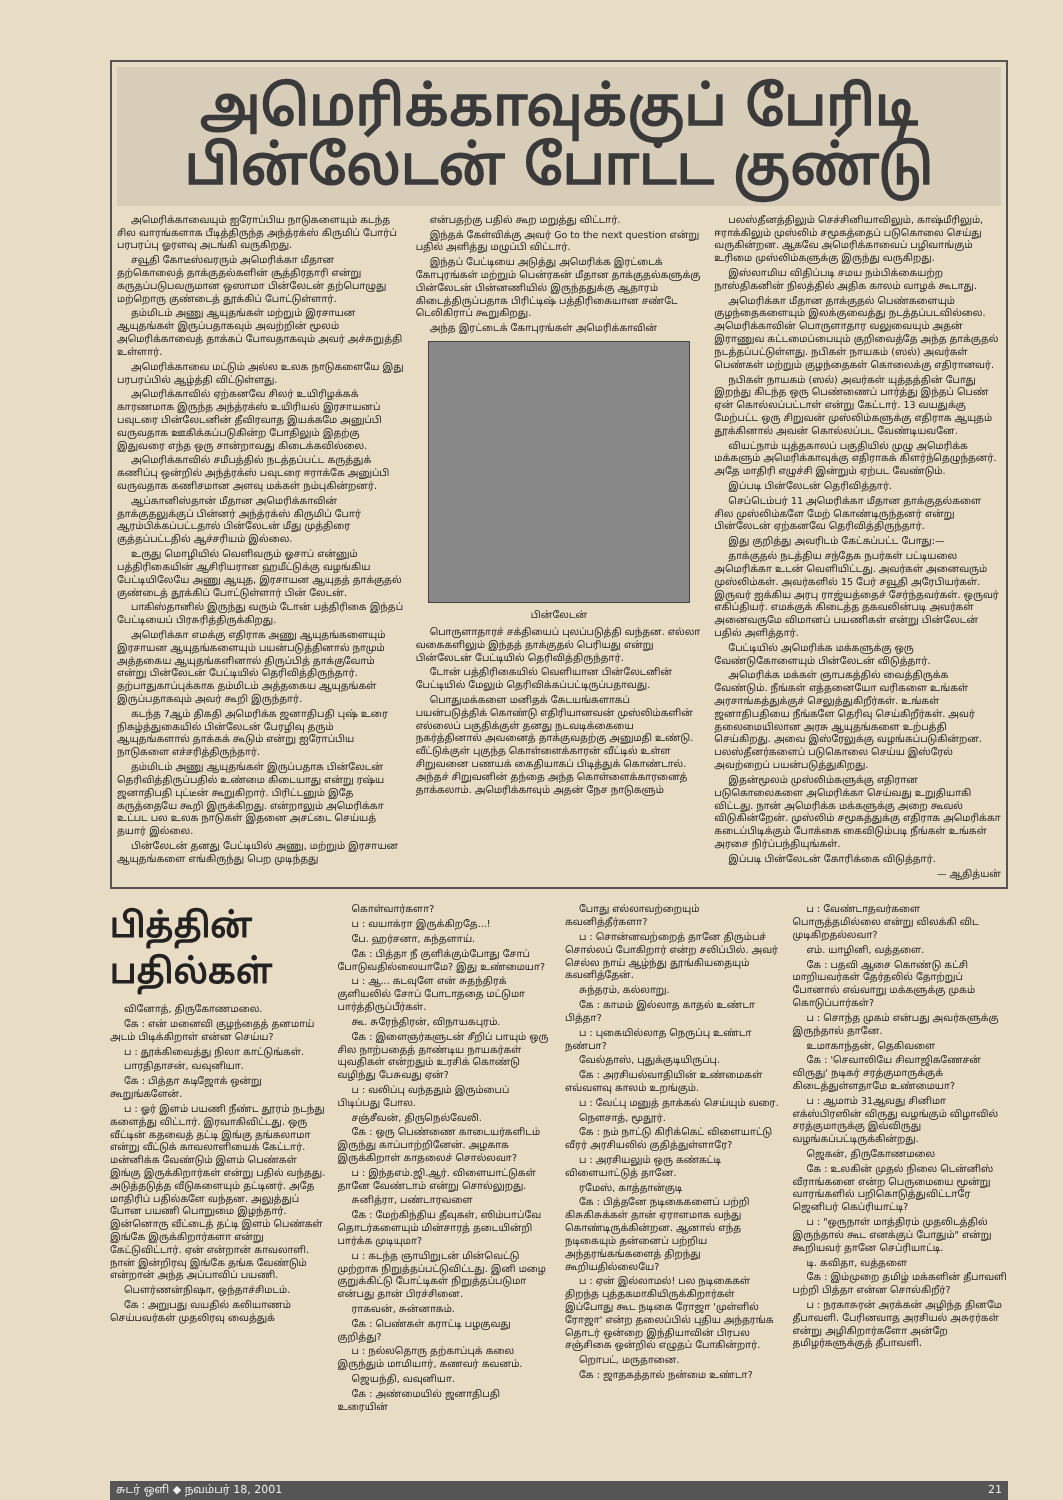அமெரிக்காவுக்குப் பேரிடி
பின்லேடன் போட்ட குண்டு
அமெரிக்காவையும் ஐரோப்பிய நாடுகளையும் கடந்த சில வாரங்களாக பீடித்திருந்த அந்த்ரக்ஸ் கிருமிப் போர்ப் பரபரப்பு ஓரளவு அடங்கி வருகிறது.
சவூதி கோடீஸ்வரரும் அமெரிக்கா மீதான தற்கொலைத் தாக்குதல்களின் சூத்திரதாரி என்று கருதப்படுபவருமான ஒஸாமா பின்லேடன் தற்பொழுது மற்றொரு குண்டைத் தூக்கிப் போட்டுள்ளார்.
தம்மிடம் அணு ஆயுதங்கள் மற்றும் இரசாயன ஆயுதங்கள் இருப்பதாகவும் அவற்றின் மூலம் அமெரிக்காவைத் தாக்கப் போவதாகவும் அவர் அச்சுறுத்தி உள்ளார்.
அமெரிக்காவை மட்டும் அல்ல உலக நாடுகளையே இது பரபரப்பில் ஆழ்த்தி விட்டுள்ளது.
அமெரிக்காவில் ஏற்கனவே சிலர் உயிரிழக்கக் காரணமாக இருந்த அந்த்ரக்ஸ் உயிரியல் இரசாயனப் பவுடரை பின்லேடனின் தீவிரவாத இயக்கமே அனுப்பி வருவதாக ஊகிக்கப்படுகின்ற போதிலும் இதற்கு இதுவரை எந்த ஒரு சான்றாவது கிடைக்கவில்லை.
அமெரிக்காவில் சமீபத்தில் நடத்தப்பட்ட கருத்துக் கணிப்பு ஒன்றில் அந்த்ரக்ஸ் பவுடரை ஈராக்கே அனுப்பி வருவதாக கணிசமான அளவு மக்கள் நம்புகின்றனர்.
ஆப்கானிஸ்தான் மீதான அமெரிக்காவின் தாக்குதலுக்குப் பின்னர் அந்த்ரக்ஸ் கிருமிப் போர் ஆரம்பிக்கப்பட்டதால் பின்லேடன் மீது முத்திரை குத்தப்பட்டதில் ஆச்சரியம் இல்லை.
உருது மொழியில் வெளிவரும் ஓசாப் என்னும் பத்திரிகையின் ஆசிரியரான ஹமீட்டுக்கு வழங்கிய பேட்டியிலேயே அணு ஆயுத, இரசாயன ஆயுதத் தாக்குதல் குண்டைத் தூக்கிப் போட்டுள்ளார் பின் லேடன்.
பாகிஸ்தானில் இருந்து வரும் டோன் பத்திரிகை இந்தப் பேட்டியைப் பிரசுரித்திருக்கிறது.
அமெரிக்கா எமக்கு எதிராக அணு ஆயுதங்களையும் இரசாயன ஆயுதங்களையும் பயன்படுத்தினால் நாமும் அத்தகைய ஆயுதங்களினால் திருப்பித் தாக்குவோம் என்று பின்லேடன் பேட்டியில் தெரிவித்திருந்தார். தற்பாதுகாப்புக்காக தம்மிடம் அத்தகைய ஆயுதங்கள் இருப்பதாகவும் அவர் கூறி இருந்தார்.
கடந்த 7ஆம் திகதி அமெரிக்க ஜனாதிபதி புஷ் உரை நிகழ்த்துகையில் பின்லேடன் பேரழிவு தரும் ஆயுதங்களால் தாக்கக் கூடும் என்று ஐரோப்பிய நாடுகளை எச்சரித்திருந்தார்.
தம்மிடம் அணு ஆயுதங்கள் இருப்பதாக பின்லேடன் தெரிவித்திருப்பதில் உண்மை கிடையாது என்று ரஷ்ய ஜனாதிபதி புட்டீன் கூறுகிறார். பிரிட்டனும் இதே கருத்தையே கூறி இருக்கிறது. என்றாலும் அமெரிக்கா உட்பட பல உலக நாடுகள் இதனை அசட்டை செய்யத் தயார் இல்லை.
பின்லேடன் தனது பேட்டியில் அணு, மற்றும் இரசாயன ஆயுதங்களை எங்கிருந்து பெற முடிந்தது
என்பதற்கு பதில் கூற மறுத்து விட்டார்.
இந்தக் கேள்விக்கு அவர் Go to the next question என்று பதில் அளித்து மழுப்பி விட்டார்.
இந்தப் பேட்டியை அடுத்து அமெரிக்க இரட்டைக் கோபுரங்கள் மற்றும் பென்ரகன் மீதான தாக்குதல்களுக்கு பின்லேடன் பின்னணியில் இருந்ததுக்கு ஆதாரம் கிடைத்திருப்பதாக பிரிட்டிஷ் பத்திரிகையான சண்டே டெலிகிராப் கூறுகிறது.
அந்த இரட்டைக் கோபுரங்கள் அமெரிக்காவின்
பின்லேடன்
பொருளாதாரச் சக்தியைப் புலப்படுத்தி வந்தன. எல்லா வகைகளிலும் இந்தத் தாக்குதல் பெரியது என்று பின்லேடன் பேட்டியில் தெரிவித்திருந்தார்.
டோன் பத்திரிகையில் வெளியான பின்லேடனின் பேட்டியில் மேலும் தெரிவிக்கப்பட்டிருப்பதாவது.
பொதுமக்களை மனிதக் கேடயங்களாகப் பயன்படுத்திக் கொண்டு எதிரியானவன் முஸ்லிம்களின் எல்லைப் பகுதிக்குள் தனது நடவடிக்கையை நகர்த்தினால் அவனைத் தாக்குவதற்கு அனுமதி உண்டு. வீட்டுக்குள் புகுந்த கொள்ளைக்காரன் வீட்டில் உள்ள சிறுவனை பணயக் கைதியாகப் பிடித்துக் கொண்டால். அந்தச் சிறுவனின் தந்தை அந்த கொள்ளைக்காரனைத் தாக்கலாம். அமெரிக்காவும் அதன் நேச நாடுகளும்
பலஸ்தீனத்திலும் செச்சினியாவிலும், காஷ்மீரிலும், ஈராக்கிலும் முஸ்லிம் சமூகத்தைப் படுகொலை செய்து வருகின்றன. ஆகவே அமெரிக்காவைப் பழிவாங்கும் உரிமை முஸ்லிம்களுக்கு இருந்து வருகிறது.
இஸ்லாமிய விதிப்படி சமய நம்பிக்கையற்ற நாஸ்திகனின் நிலத்தில் அதிக காலம் வாழக் கூடாது.
அமெரிக்கா மீதான தாக்குதல் பெண்களையும் குழந்தைகளையும் இலக்குவைத்து நடத்தப்படவில்லை. அமெரிக்காவின் பொருளாதார வலுவையும் அதன் இராணுவ கட்டமைப்பையும் குறிவைத்தே அந்த தாக்குதல் நடத்தப்பட்டுள்ளது. நபிகள் நாயகம் (ஸல்) அவர்கள் பெண்கள் மற்றும் குழந்தைகள் கொலைக்கு எதிரானவர்.
நபிகள் நாயகம் (ஸல்) அவர்கள் யுத்தத்தின் போது இறந்து கிடந்த ஒரு பெண்ணைப் பார்த்து இந்தப் பெண் ஏன் கொல்லப்பட்டாள் என்று கேட்டார். 13 வயதுக்கு மேற்பட்ட ஒரு சிறுவன் முஸ்லிம்களுக்கு எதிராக ஆயுதம் தூக்கினால் அவன் கொல்லப்பட வேண்டியவனே.
வியட்நாம் யுத்தகாலப் பகுதியில் முழு அமெரிக்க மக்களும் அமெரிக்காவுக்கு எதிராகக் கிளர்ந்தெழுந்தனர். அதே மாதிரி எழுச்சி இன்றும் ஏற்பட வேண்டும்.
இப்படி பின்லேடன் தெரிவித்தார்.
செப்டெம்பர் 11 அமெரிக்கா மீதான தாக்குதல்களை சில முஸ்லிம்களே மேற் கொண்டிருந்தனர் என்று பின்லேடன் ஏற்கனவே தெரிவித்திருந்தார்.
இது குறித்து அவரிடம் கேட்கப்பட்ட போது:—
தாக்குதல் நடத்திய சந்தேக நபர்கள் பட்டியலை அமெரிக்கா உடன் வெளியிட்டது. அவர்கள் அனைவரும் முஸ்லிம்கள். அவர்களில் 15 பேர் சவூதி அரேபியர்கள். இருவர் ஐக்கிய அரபு ராஜ்யத்தைச் சேர்ந்தவர்கள். ஒருவர் எகிப்தியர். எமக்குக் கிடைத்த தகவலின்படி அவர்கள் அனைவருமே விமானப் பயணிகள் என்று பின்லேடன் பதில் அளித்தார்.
பேட்டியில் அமெரிக்க மக்களுக்கு ஒரு வேண்டுகோளையும் பின்லேடன் விடுத்தார்.
அமெரிக்க மக்கள் ஞாபகத்தில் வைத்திருக்க வேண்டும். நீங்கள் எத்தனையோ வரிகளை உங்கள் அரசாங்கத்துக்குச் செலுத்துகிறீர்கள். உங்கள் ஜனாதிபதியை நீங்களே தெரிவு செய்கிறீர்கள். அவர் தலைமையிலான அரசு ஆயுதங்களை உற்பத்தி செய்கிறது. அவை இஸ்ரேலுக்கு வழங்கப்படுகின்றன. பலஸ்தீனர்களைப் படுகொலை செய்ய இஸ்ரேல் அவற்றைப் பயன்படுத்துகிறது.
இதன்மூலம் முஸ்லிம்களுக்கு எதிரான படுகொலைகளை அமெரிக்கா செய்வது உறுதியாகி விட்டது. நான் அமெரிக்க மக்களுக்கு அறை கூவல் விடுகின்றேன். முஸ்லிம் சமூகத்துக்கு எதிராக அமெரிக்கா கடைப்பிடிக்கும் போக்கை கைவிடும்படி நீங்கள் உங்கள் அரசை நிர்ப்பந்தியுங்கள்.
இப்படி பின்லேடன் கோரிக்கை விடுத்தார்.
— ஆதித்யன்
பித்தின் பதில்கள்
வினோத், திருகோணமலை.
கே : என் மனைவி குழந்தைத் தனமாய் அடம் பிடிக்கிறாள் என்ன செய்ய?
ப : தூக்கிவைத்து நிலா காட்டுங்கள்.
பாரதிதாசன், வவுனியா.
கே : பித்தா கடிஜோக் ஒன்று கூறுங்களேன்.
ப : ஓர் இளம் பயணி நீண்ட தூரம் நடந்து களைத்து விட்டார். இரவாகிவிட்டது. ஒரு வீட்டின் கதவைத் தட்டி இங்கு தங்கலாமா என்று வீட்டுக் காவலாளியைக் கேட்டார். மன்னிக்க வேண்டும் இளம் பெண்கள் இங்கு இருக்கிறார்கள் என்று பதில் வந்தது. அடுத்தடுத்த வீடுகளையும் தட்டினர். அதே மாதிரிப் பதில்களே வந்தன. அலுத்துப் போன பயணி பொறுமை இழந்தார். இன்னொரு வீட்டைத் தட்டி இளம் பெண்கள் இங்கே இருக்கிறார்களா என்று கேட்டுவிட்டார். ஏன் என்றான் காவலாளி. நான் இன்றிரவு இங்கே தங்க வேண்டும் என்றான் அந்த அப்பாவிப் பயணி.
பௌர்ணன்நிஷா, ஒந்தாச்சிமடம்.
கே : அறுபது வயதில் கலியாணம் செய்பவர்கள் முதலிரவு வைத்துக்
கொள்வார்களா?
ப : வயாக்ரா இருக்கிறதே...!
பே. ஹர்சனா, கந்தளாய்.
கே : பித்தா நீ குளிக்கும்போது சோப் போடுவதில்லையாமே? இது உண்மையா?
ப : ஆ... கடவுளே என் சுதந்திரக் குளியலில் சோப் போடாததை மட்டுமா பார்த்திருப்பீர்கள்.
கூ. சுரேந்திரன், விநாயகபுரம்.
கே : இளைஞர்களுடன் சீறிப் பாயும் ஒரு சில நாற்பதைத் தாண்டிய நாயகர்கள் யுவதிகள் என்றதும் உரசிக் கொண்டு வழிந்து பேசுவது ஏன்?
ப : வலிப்பு வந்ததும் இரும்பைப் பிடிப்பது போல.
சஞ்சீவன், திருநெல்வேலி.
கே : ஒரு பெண்ணை காடையர்களிடம் இருந்து காப்பாற்றினேன். அழகாக இருக்கிறாள் காதலைச் சொல்லவா?
ப : இந்தஎம்.ஜி.ஆர். விளையாட்டுகள் தானே வேண்டாம் என்று சொல்லுறது.
சுனித்ரா, பண்டாரவளை
கே : மேற்கிந்திய தீவுகள், ஸிம்பாப்வே தொடர்களையும் மின்சாரத் தடையின்றி பார்க்க முடியுமா?
ப : கடந்த ஞாயிறுடன் மின்வெட்டு முற்றாக நிறுத்தப்பட்டுவிட்டது. இனி மழை குறுக்கிட்டு போட்டிகள் நிறுத்தப்படுமா என்பது தான் பிரச்சினை.
ராகவன், சுன்னாகம்.
கே : பெண்கள் கராட்டி பழகுவது குறித்து?
ப : நல்லதொரு தற்காப்புக் கலை இருந்தும் மாமியார், கணவர் கவனம்.
ஜெயந்தி, வவுனியா.
கே : அண்மையில் ஜனாதிபதி உரையின்
போது எல்லாவற்றையும் கவனித்தீர்களா?
ப : சொன்னவற்றைத் தானே திரும்பச் சொல்லப் போகிறார் என்ற சலிப்பில். அவர் செல்ல நாய் ஆழ்ந்து தூங்கியதையும் கவனித்தேன்.
சுந்தரம், கல்லாறு.
கே : காமம் இல்லாத காதல் உண்டா பித்தா?
ப : புகையில்லாத நெருப்பு உண்டா நண்பா?
வேல்தாஸ், புதுக்குடியிருப்பு.
கே : அரசியல்வாதியின் உண்மைகள் எவ்வளவு காலம் உறங்கும்.
ப : வேட்பு மனுத் தாக்கல் செய்யும் வரை.
நௌசாத், மூதூர்.
கே : நம் நாட்டு கிரிக்கெட் விளையாட்டு வீரர் அரசியலில் குதித்துள்ளாரே?
ப : அரசியலும் ஒரு கண்கட்டி விளையாட்டுத் தானே.
ரமேஸ், காத்தான்குடி
கே : பித்தனே நடிகைகளைப் பற்றி கிசுகிசுக்கள் தான் ஏராளமாக வந்து கொண்டிருக்கின்றன. ஆனால் எந்த நடிகையும் தன்னைப் பற்றிய அந்தரங்கங்களைத் திறந்து கூறியதில்லையே?
ப : ஏன் இல்லாமல்! பல நடிகைகள் திறந்த புத்தகமாகியிருக்கிறார்கள் இப்போது கூட நடிகை ரோஜா 'முள்ளில் ரோஜா' என்ற தலைப்பில் புதிய அந்தரங்க தொடர் ஒன்றை இந்தியாவின் பிரபல சஞ்சிகை ஒன்றில் எழுதப் போகின்றார்.
றொபட், மருதானை.
கே : ஜாதகத்தால் நன்மை உண்டா?
ப : வேண்டாதவர்களை பொருத்தமில்லை என்று விலக்கி விட முடிகிறதல்லவா?
எம். யாழினி, வத்தளை.
கே : பதவி ஆசை கொண்டு கட்சி மாறியவர்கள் தேர்தலில் தோற்றுப் போனால் எவ்வாறு மக்களுக்கு முகம் கொடுப்பார்கள்?
ப : சொந்த முகம் என்பது அவர்களுக்கு இருந்தால் தானே.
உமாகாந்தன், தெகிவளை
கே : 'செவாலியே சிவாஜிகணேசன் விருது' நடிகர் சரத்குமாருக்குக் கிடைத்துள்ளதாமே உண்மையா?
ப : ஆமாம் 31ஆவது சினிமா எக்ஸ்பிரஸின் விருது வழங்கும் விழாவில் சரத்குமாருக்கு இவ்விருது வழங்கப்பட்டிருக்கின்றது.
ஜெகன், திருகோணமலை
கே : உலகின் முதல் நிலை டென்னிஸ் வீராங்கனை என்ற பெருமையை மூன்று வாரங்களில் பறிகொடுத்துவிட்டாரே ஜெனிபர் கெப்ரியாட்டி?
ப : "ஒருநாள் மாத்திரம் முதலிடத்தில் இருந்தால் கூட எனக்குப் போதும்" என்று கூறியவர் தானே செப்ரியாட்டி.
டி. கவிதா, வத்தளை
கே : இம்முறை தமிழ் மக்களின் தீபாவளி பற்றி பித்தா என்ன சொல்கிறீர்?
ப : நரகாசுரன் அரக்கன் அழிந்த தினமே தீபாவளி. பேரினவாத அரசியல் அசுரர்கள் என்று அழிகிறார்களோ அன்றே தமிழர்களுக்குத் தீபாவளி.
சுடர் ஒளி ◆ நவம்பர் 18, 2001 21